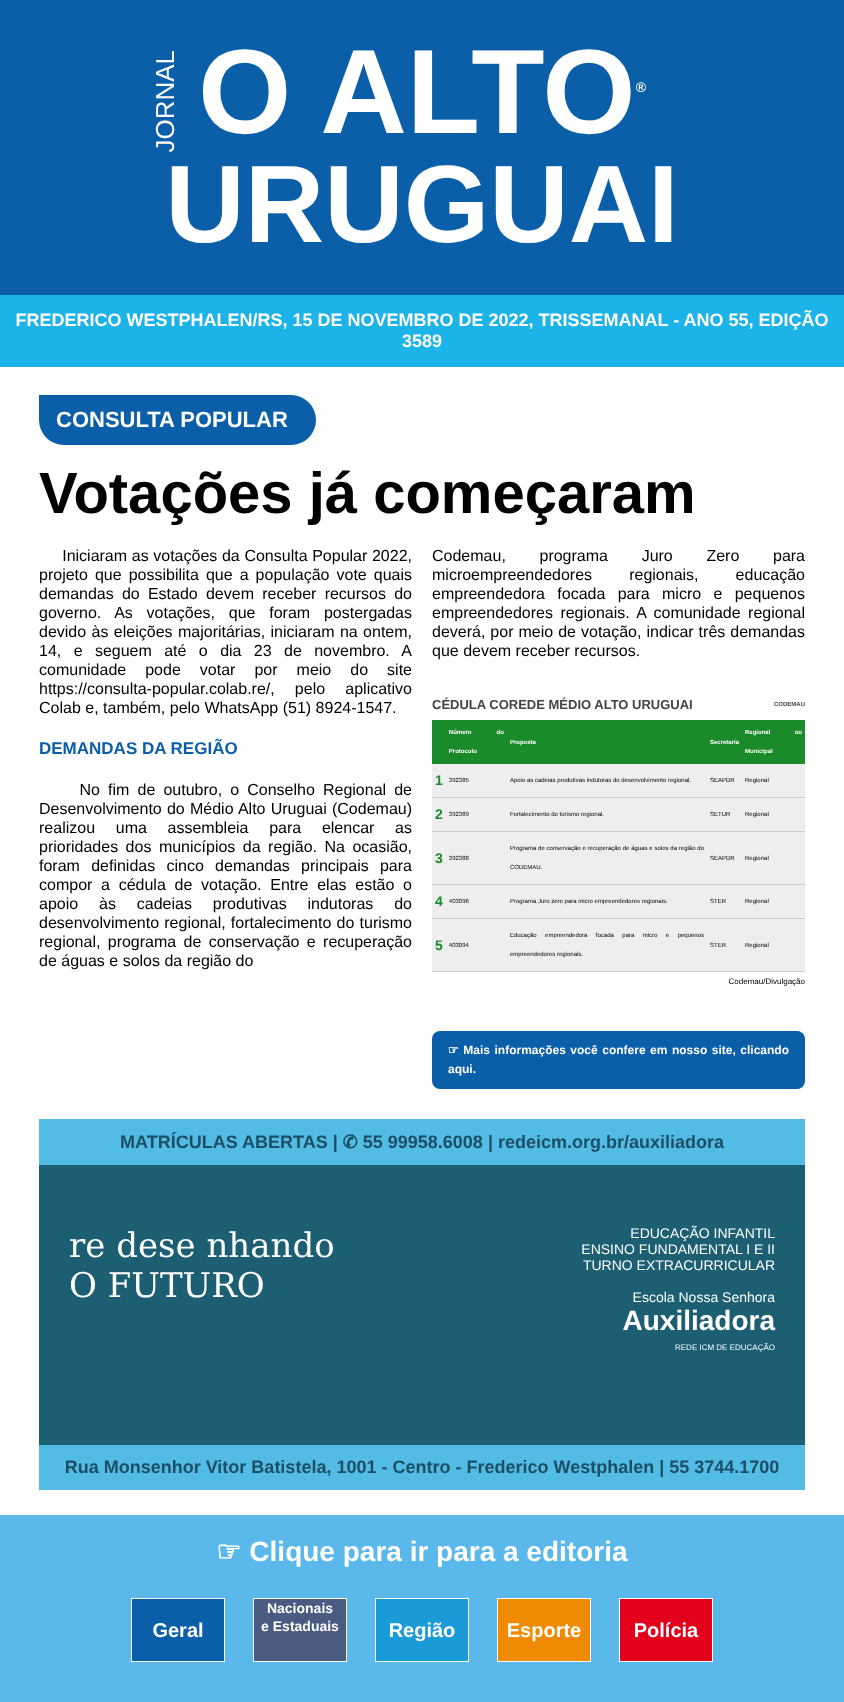JORNAL
O ALTO<sup>®</sup>
URUGUAI
FREDERICO WESTPHALEN/RS, 15 DE NOVEMBRO DE 2022, TRISSEMANAL - ANO 55, EDIÇÃO 3589
CONSULTA POPULAR
Votações já começaram
Iniciaram as votações da Consulta Popular 2022, projeto que possibilita que a população vote quais demandas do Estado devem receber recursos do governo. As votações, que foram postergadas devido às eleições majoritárias, iniciaram na ontem, 14, e seguem até o dia 23 de novembro. A comunidade pode votar por meio do site https://consulta-popular.colab.re/, pelo aplicativo Colab e, também, pelo WhatsApp (51) 8924-1547.
DEMANDAS DA REGIÃO
No fim de outubro, o Conselho Regional de Desenvolvimento do Médio Alto Uruguai (Codemau) realizou uma assembleia para elencar as prioridades dos municípios da região. Na ocasião, foram definidas cinco demandas principais para compor a cédula de votação. Entre elas estão o apoio às cadeias produtivas indutoras do desenvolvimento regional, fortalecimento do turismo regional, programa de conservação e recuperação de águas e solos da região do
Codemau, programa Juro Zero para microempreendedores regionais, educação empreendedora focada para micro e pequenos empreendedores regionais. A comunidade regional deverá, por meio de votação, indicar três demandas que devem receber recursos.
CÉDULA COREDE MÉDIO ALTO URUGUAI CODEMAU
| | Número do Protocolo | Proposta | Secretaria | Regional ou Municipal |
| --- | --- | --- | --- | --- |
| 1 | 392385 | Apoio as cadeias produtivas indutoras do desenvolvimento regional. | SEAPDR | Regional |
| 2 | 392389 | Fortalecimento do turismo regional. | SETUR | Regional |
| 3 | 392388 | Programa de conservação e recuperação de águas e solos da região do CODEMAU. | SEAPDR | Regional |
| 4 | 403096 | Programa Juro zero para micro empreendedores regionais. | STER | Regional |
| 5 | 403094 | Educação empreendedora focada para micro e pequenos empreendedores regionais. | STER | Regional |
Codemau/Divulgação
☞ Mais informações você confere em nosso site, clicando aqui.
MATRÍCULAS ABERTAS | ✆ 55 99958.6008 | redeicm.org.br/auxiliadora
re dese nhando
O FUTURO
EDUCAÇÃO INFANTIL
ENSINO FUNDAMENTAL I E II
TURNO EXTRACURRICULAR
Escola Nossa Senhora
Auxiliadora
REDE ICM DE EDUCAÇÃO
Rua Monsenhor Vitor Batistela, 1001 - Centro - Frederico Westphalen | 55 3744.1700
☞ Clique para ir para a editoria
Geral Nacionais
e Estaduais Região Esporte Polícia